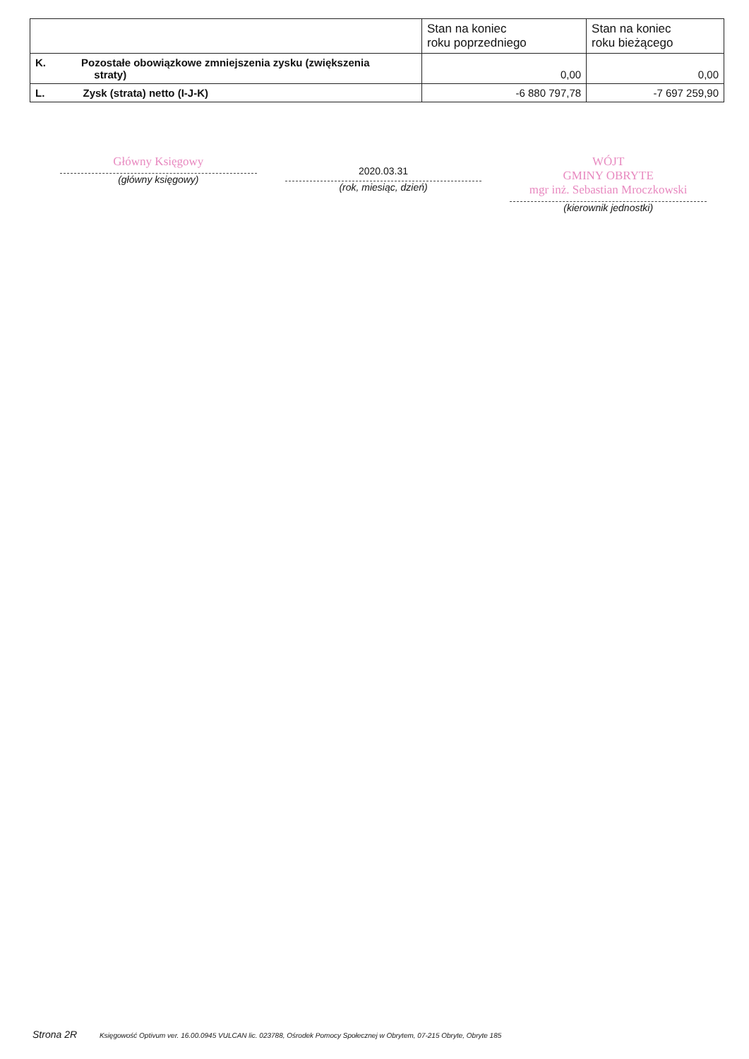| | Stan na koniec roku poprzedniego | Stan na koniec roku bieżącego |
| --- | --- | --- |
| K. Pozostałe obowiązkowe zmniejszenia zysku (zwiększenia straty) | 0,00 | 0,00 |
| L. Zysk (strata) netto (I-J-K) | -6 880 797,78 | -7 697 259,90 |
Główny Księgowy
(główny księgowy)
2020.03.31
(rok, miesiąc, dzień)
WÓJT
GMINY OBRYTE
mgr inż. Sebastian Mroczkowski
(kierownik jednostki)
Strona 2R Księgowość Optivum ver. 16.00.0945 VULCAN lic. 023788, Ośrodek Pomocy Społecznej w Obrytem, 07-215 Obryte, Obryte 185